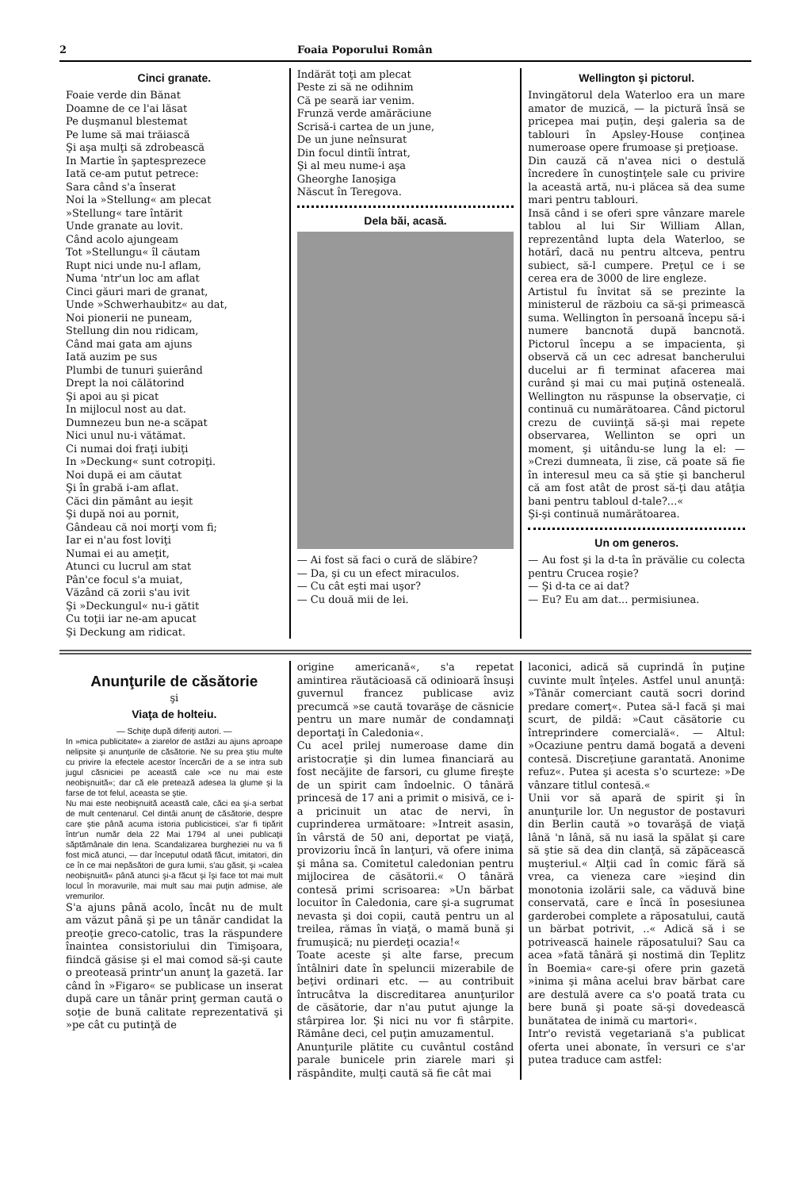2 Foaia Poporului Român
Cinci granate.
Foaie verde din Bănat
Doamne de ce l'ai lăsat
Pe duşmanul blestemat
Pe lume să mai trăiască
Şi aşa mulţi să zdrobească
In Martie în şaptesprezece
Iată ce-am putut petrece:
Sara când s'a înserat
Noi la »Stellung« am plecat
»Stellung« tare întărit
Unde granate au lovit.
Când acolo ajungeam
Tot »Stellungu« îl căutam
Rupt nici unde nu-l aflam,
Numa 'ntr'un loc am aflat
Cinci găuri mari de granat,
Unde »Schwerhaubitz« au dat,
Noi pionerii ne puneam,
Stellung din nou ridicam,
Când mai gata am ajuns
Iată auzim pe sus
Plumbi de tunuri şuierând
Drept la noi călătorind
Şi apoi au şi picat
In mijlocul nost au dat.
Dumnezeu bun ne-a scăpat
Nici unul nu-i vătămat.
Ci numai doi fraţi iubiţi
In »Deckung« sunt cotropiţi.
Noi după ei am căutat
Şi în grabă i-am aflat.
Căci din pământ au ieşit
Şi după noi au pornit,
Gândeau că noi morţi vom fi;
Iar ei n'au fost loviţi
Numai ei au ameţit,
Atunci cu lucrul am stat
Pân'ce focul s'a muiat,
Văzând că zorii s'au ivit
Şi »Deckungul« nu-i gătit
Cu toţii iar ne-am apucat
Şi Deckung am ridicat.
Indărăt toţi am plecat
Peste zi să ne odihnim
Că pe seară iar venim.
Frunză verde amărăciune
Scrisă-i cartea de un june,
De un june neînsurat
Din focul dintîi întrat,
Şi al meu nume-i aşa
Gheorghe Ianoşiga
Născut în Teregova.
Dela băi, acasă.
— Ai fost să faci o cură de slăbire?
— Da, şi cu un efect miraculos.
— Cu cât eşti mai uşor?
— Cu două mii de lei.
Wellington şi pictorul.
Invingătorul dela Waterloo era un mare amator de muzică, — la pictură însă se pricepea mai puţin, deşi galeria sa de tablouri în Apsley-House conţinea numeroase opere frumoase şi preţioase.
Din cauză că n'avea nici o destulă încredere în cunoştinţele sale cu privire la această artă, nu-i plăcea să dea sume mari pentru tablouri.
Insă când i se oferi spre vânzare marele tablou al lui Sir William Allan, reprezentând lupta dela Waterloo, se hotărî, dacă nu pentru altceva, pentru subiect, să-l cumpere. Preţul ce i se cerea era de 3000 de lire engleze.
Artistul fu învitat să se prezinte la ministerul de războiu ca să-şi primească suma. Wellington în persoană începu să-i numere bancnotă după bancnotă. Pictorul începu a se impacienta, şi observă că un cec adresat bancherului ducelui ar fi terminat afacerea mai curând şi mai cu mai puţină osteneală. Wellington nu răspunse la observaţie, ci continuă cu numărătoarea. Când pictorul crezu de cuviinţă să-şi mai repete observarea, Wellinton se opri un moment, şi uitându-se lung la el: — »Crezi dumneata, îi zise, că poate să fie în interesul meu ca să ştie şi bancherul că am fost atât de prost să-ţi dau atâţia bani pentru tabloul d-tale?...«
Şi-şi continuă numărătoarea.
Un om generos.
— Au fost şi la d-ta în prăvălie cu colecta pentru Crucea roşie?
— Şi d-ta ce ai dat?
— Eu? Eu am dat... permisiunea.
Anunţurile de căsătorie
şi
Viaţa de holteiu.
— Schiţe după diferiţi autori. —
In »mica publicitate« a ziarelor de astăzi au ajuns aproape nelipsite şi anunţurile de căsătorie. Ne su prea ştiu multe cu privire la efectele acestor încercări de a se intra sub jugul căsniciei pe această cale »ce nu mai este neobişnuită«; dar că ele pretează adesea la glume şi la farse de tot felul, aceasta se ştie.
Nu mai este neobişnuită această cale, căci ea şi-a serbat de mult centenarul. Cel dintâi anunţ de căsătorie, despre care ştie până acuma istoria publicisticei, s'ar fi tipărit într'un număr dela 22 Mai 1794 al unei publicaţii săptămânale din Iena. Scandalizarea burgheziei nu va fi fost mică atunci, — dar începutul odată făcut, imitatori, din ce în ce mai nepăsători de gura lumii, s'au găsit, şi »calea neobişnuită« până atunci şi-a făcut şi îşi face tot mai mult locul în moravurile, mai mult sau mai puţin admise, ale vremurilor.
S'a ajuns până acolo, încât nu de mult am văzut până şi pe un tânăr candidat la preoţie greco-catolic, tras la răspundere înaintea consistoriului din Timişoara, fiindcă găsise şi el mai comod să-şi caute o preoteasă printr'un anunţ la gazetă. Iar când în »Figaro« se publicase un inserat după care un tânăr prinţ german caută o soţie de bună calitate reprezentativă şi »pe cât cu putinţă de
origine americană«, s'a repetat amintirea răutăcioasă că odinioară însuşi guvernul francez publicase aviz precumcă »se caută tovarăşe de căsnicie pentru un mare număr de condamnaţi deportaţi în Caledonia«.
Cu acel prilej numeroase dame din aristocraţie şi din lumea financiară au fost necăjite de farsori, cu glume fireşte de un spirit cam îndoelnic. O tânără princesă de 17 ani a primit o misivă, ce i-a pricinuit un atac de nervi, în cuprinderea următoare: »Intreit asasin, în vârstă de 50 ani, deportat pe viaţă, provizoriu încă în lanţuri, vă ofere inima şi mâna sa. Comitetul caledonian pentru mijlocirea de căsătorii.« O tânără contesă primi scrisoarea: »Un bărbat locuitor în Caledonia, care şi-a sugrumat nevasta şi doi copii, caută pentru un al treilea, rămas în viaţă, o mamă bună şi frumuşică; nu pierdeţi ocazia!«
Toate aceste şi alte farse, precum întâlniri date în speluncii mizerabile de beţivi ordinari etc. — au contribuit întrucâtva la discreditarea anunţurilor de căsătorie, dar n'au putut ajunge la stârpirea lor. Şi nici nu vor fi stârpite. Rămâne deci, cel puţin amuzamentul.
Anunţurile plătite cu cuvântul costând parale bunicele prin ziarele mari şi răspândite, mulţi caută să fie cât mai
laconici, adică să cuprindă în puţine cuvinte mult înţeles. Astfel unul anunţă: »Tânăr comerciant caută socri dorind predare comerţ«. Putea să-l facă şi mai scurt, de pildă: »Caut căsătorie cu întreprindere comercială«. — Altul: »Ocaziune pentru damă bogată a deveni contesă. Discreţiune garantată. Anonime refuz«. Putea şi acesta s'o scurteze: »De vânzare titlul contesă.«
Unii vor să apară de spirit şi în anunţurile lor. Un negustor de postavuri din Berlin caută »o tovarăşă de viaţă lână 'n lână, să nu iasă la spălat şi care să ştie să dea din clanţă, să zăpăcească muşteriul.« Alţii cad în comic fără să vrea, ca vieneza care »ieşind din monotonia izolării sale, ca văduvă bine conservată, care e încă în posesiunea garderobei complete a răposatului, caută un bărbat potrivit, ..« Adică să i se potrivească hainele răposatului? Sau ca acea »fată tânără şi nostimă din Teplitz în Boemia« care-şi ofere prin gazetă »inima şi mâna acelui brav bărbat care are destulă avere ca s'o poată trata cu bere bună şi poate să-şi dovedească bunătatea de inimă cu martori«.
Intr'o revistă vegetariană s'a publicat oferta unei abonate, în versuri ce s'ar putea traduce cam astfel: